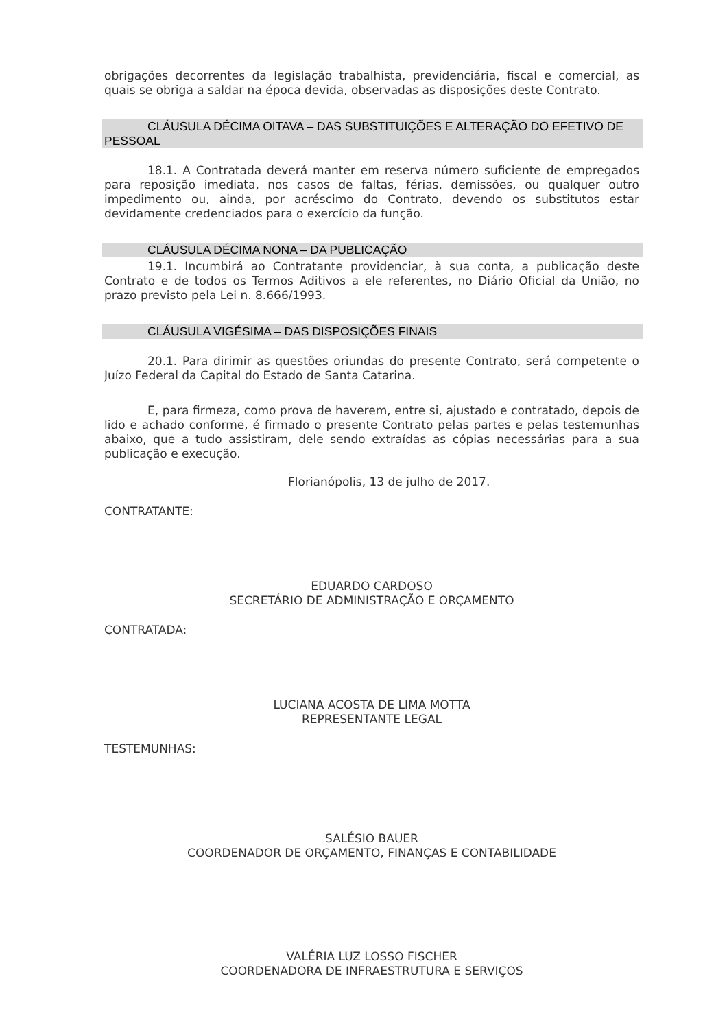obrigações decorrentes da legislação trabalhista, previdenciária, fiscal e comercial, as quais se obriga a saldar na época devida, observadas as disposições deste Contrato.
CLÁUSULA DÉCIMA OITAVA – DAS SUBSTITUIÇÕES E ALTERAÇÃO DO EFETIVO DE PESSOAL
18.1. A Contratada deverá manter em reserva número suficiente de empregados para reposição imediata, nos casos de faltas, férias, demissões, ou qualquer outro impedimento ou, ainda, por acréscimo do Contrato, devendo os substitutos estar devidamente credenciados para o exercício da função.
CLÁUSULA DÉCIMA NONA – DA PUBLICAÇÃO
19.1. Incumbirá ao Contratante providenciar, à sua conta, a publicação deste Contrato e de todos os Termos Aditivos a ele referentes, no Diário Oficial da União, no prazo previsto pela Lei n. 8.666/1993.
CLÁUSULA VIGÉSIMA – DAS DISPOSIÇÕES FINAIS
20.1. Para dirimir as questões oriundas do presente Contrato, será competente o Juízo Federal da Capital do Estado de Santa Catarina.
E, para firmeza, como prova de haverem, entre si, ajustado e contratado, depois de lido e achado conforme, é firmado o presente Contrato pelas partes e pelas testemunhas abaixo, que a tudo assistiram, dele sendo extraídas as cópias necessárias para a sua publicação e execução.
Florianópolis, 13 de julho de 2017.
CONTRATANTE:
EDUARDO CARDOSO
SECRETÁRIO DE ADMINISTRAÇÃO E ORÇAMENTO
CONTRATADA:
LUCIANA ACOSTA DE LIMA MOTTA
REPRESENTANTE LEGAL
TESTEMUNHAS:
SALÉSIO BAUER
COORDENADOR DE ORÇAMENTO, FINANÇAS E CONTABILIDADE
VALÉRIA LUZ LOSSO FISCHER
COORDENADORA DE INFRAESTRUTURA E SERVIÇOS